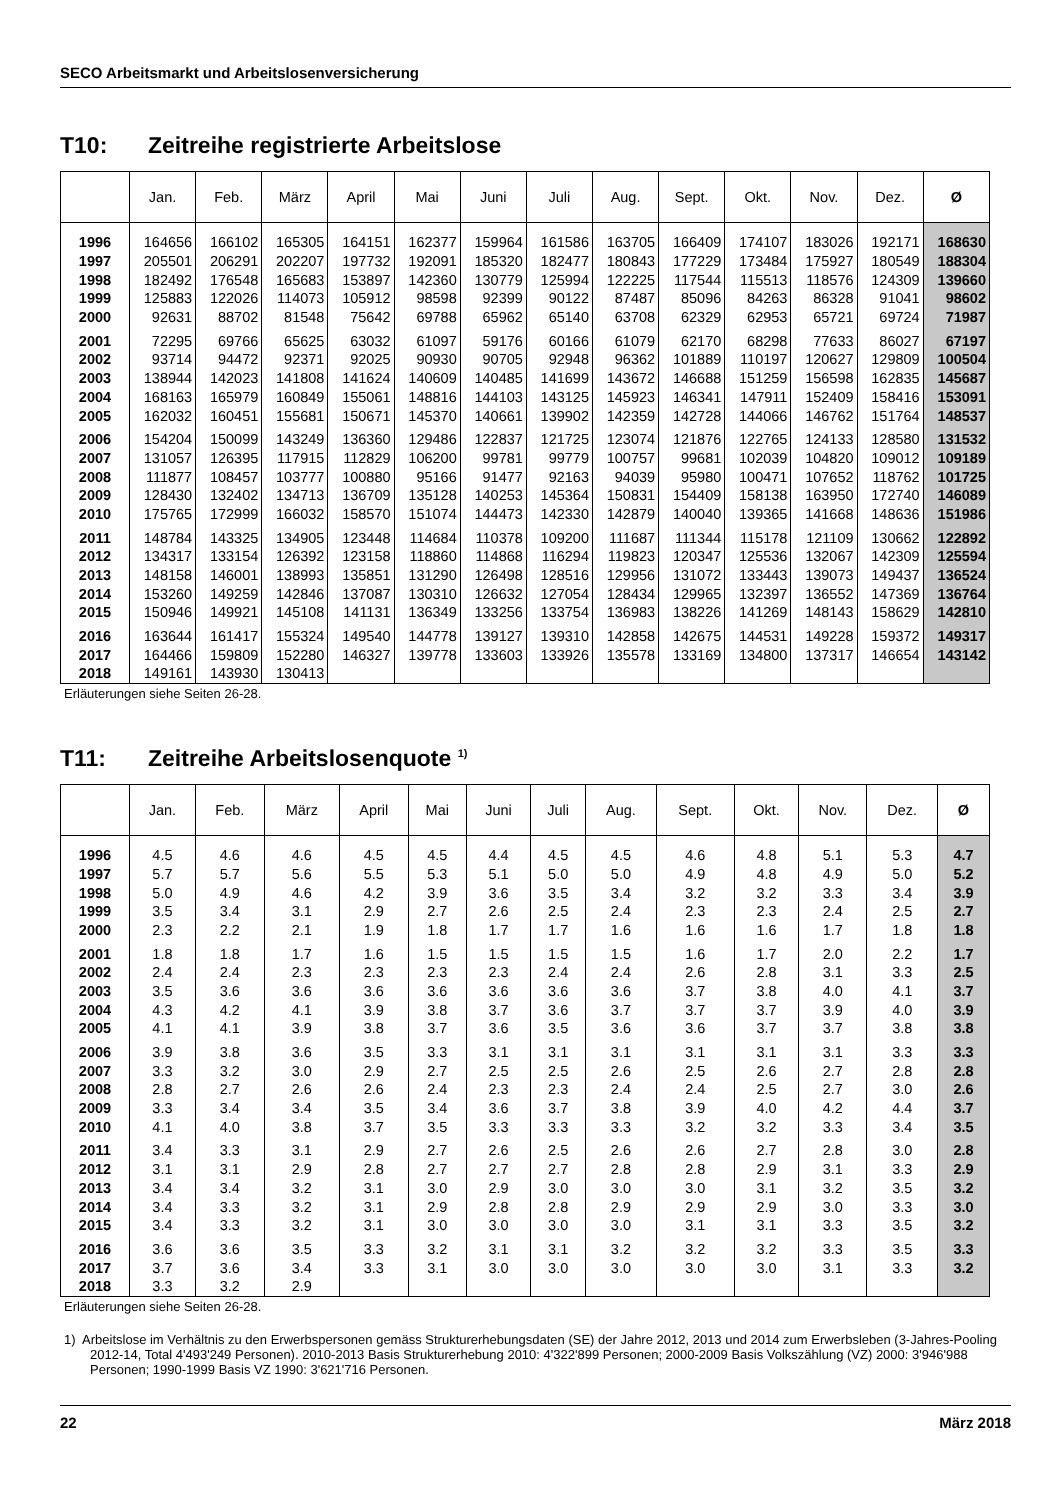SECO Arbeitsmarkt und Arbeitslosenversicherung
T10: Zeitreihe registrierte Arbeitslose
| | Jan. | Feb. | März | April | Mai | Juni | Juli | Aug. | Sept. | Okt. | Nov. | Dez. | Ø |
| --- | --- | --- | --- | --- | --- | --- | --- | --- | --- | --- | --- | --- | --- |
| 1996 | 164656 | 166102 | 165305 | 164151 | 162377 | 159964 | 161586 | 163705 | 166409 | 174107 | 183026 | 192171 | 168630 |
| 1997 | 205501 | 206291 | 202207 | 197732 | 192091 | 185320 | 182477 | 180843 | 177229 | 173484 | 175927 | 180549 | 188304 |
| 1998 | 182492 | 176548 | 165683 | 153897 | 142360 | 130779 | 125994 | 122225 | 117544 | 115513 | 118576 | 124309 | 139660 |
| 1999 | 125883 | 122026 | 114073 | 105912 | 98598 | 92399 | 90122 | 87487 | 85096 | 84263 | 86328 | 91041 | 98602 |
| 2000 | 92631 | 88702 | 81548 | 75642 | 69788 | 65962 | 65140 | 63708 | 62329 | 62953 | 65721 | 69724 | 71987 |
| 2001 | 72295 | 69766 | 65625 | 63032 | 61097 | 59176 | 60166 | 61079 | 62170 | 68298 | 77633 | 86027 | 67197 |
| 2002 | 93714 | 94472 | 92371 | 92025 | 90930 | 90705 | 92948 | 96362 | 101889 | 110197 | 120627 | 129809 | 100504 |
| 2003 | 138944 | 142023 | 141808 | 141624 | 140609 | 140485 | 141699 | 143672 | 146688 | 151259 | 156598 | 162835 | 145687 |
| 2004 | 168163 | 165979 | 160849 | 155061 | 148816 | 144103 | 143125 | 145923 | 146341 | 147911 | 152409 | 158416 | 153091 |
| 2005 | 162032 | 160451 | 155681 | 150671 | 145370 | 140661 | 139902 | 142359 | 142728 | 144066 | 146762 | 151764 | 148537 |
| 2006 | 154204 | 150099 | 143249 | 136360 | 129486 | 122837 | 121725 | 123074 | 121876 | 122765 | 124133 | 128580 | 131532 |
| 2007 | 131057 | 126395 | 117915 | 112829 | 106200 | 99781 | 99779 | 100757 | 99681 | 102039 | 104820 | 109012 | 109189 |
| 2008 | 111877 | 108457 | 103777 | 100880 | 95166 | 91477 | 92163 | 94039 | 95980 | 100471 | 107652 | 118762 | 101725 |
| 2009 | 128430 | 132402 | 134713 | 136709 | 135128 | 140253 | 145364 | 150831 | 154409 | 158138 | 163950 | 172740 | 146089 |
| 2010 | 175765 | 172999 | 166032 | 158570 | 151074 | 144473 | 142330 | 142879 | 140040 | 139365 | 141668 | 148636 | 151986 |
| 2011 | 148784 | 143325 | 134905 | 123448 | 114684 | 110378 | 109200 | 111687 | 111344 | 115178 | 121109 | 130662 | 122892 |
| 2012 | 134317 | 133154 | 126392 | 123158 | 118860 | 114868 | 116294 | 119823 | 120347 | 125536 | 132067 | 142309 | 125594 |
| 2013 | 148158 | 146001 | 138993 | 135851 | 131290 | 126498 | 128516 | 129956 | 131072 | 133443 | 139073 | 149437 | 136524 |
| 2014 | 153260 | 149259 | 142846 | 137087 | 130310 | 126632 | 127054 | 128434 | 129965 | 132397 | 136552 | 147369 | 136764 |
| 2015 | 150946 | 149921 | 145108 | 141131 | 136349 | 133256 | 133754 | 136983 | 138226 | 141269 | 148143 | 158629 | 142810 |
| 2016 | 163644 | 161417 | 155324 | 149540 | 144778 | 139127 | 139310 | 142858 | 142675 | 144531 | 149228 | 159372 | 149317 |
| 2017 | 164466 | 159809 | 152280 | 146327 | 139778 | 133603 | 133926 | 135578 | 133169 | 134800 | 137317 | 146654 | 143142 |
| 2018 | 149161 | 143930 | 130413 | | | | | | | | | | |
Erläuterungen siehe Seiten 26-28.
T11: Zeitreihe Arbeitslosenquote <sup>1)</sup>
| | Jan. | Feb. | März | April | Mai | Juni | Juli | Aug. | Sept. | Okt. | Nov. | Dez. | Ø |
| --- | --- | --- | --- | --- | --- | --- | --- | --- | --- | --- | --- | --- | --- |
| 1996 | 4.5 | 4.6 | 4.6 | 4.5 | 4.5 | 4.4 | 4.5 | 4.5 | 4.6 | 4.8 | 5.1 | 5.3 | 4.7 |
| 1997 | 5.7 | 5.7 | 5.6 | 5.5 | 5.3 | 5.1 | 5.0 | 5.0 | 4.9 | 4.8 | 4.9 | 5.0 | 5.2 |
| 1998 | 5.0 | 4.9 | 4.6 | 4.2 | 3.9 | 3.6 | 3.5 | 3.4 | 3.2 | 3.2 | 3.3 | 3.4 | 3.9 |
| 1999 | 3.5 | 3.4 | 3.1 | 2.9 | 2.7 | 2.6 | 2.5 | 2.4 | 2.3 | 2.3 | 2.4 | 2.5 | 2.7 |
| 2000 | 2.3 | 2.2 | 2.1 | 1.9 | 1.8 | 1.7 | 1.7 | 1.6 | 1.6 | 1.6 | 1.7 | 1.8 | 1.8 |
| 2001 | 1.8 | 1.8 | 1.7 | 1.6 | 1.5 | 1.5 | 1.5 | 1.5 | 1.6 | 1.7 | 2.0 | 2.2 | 1.7 |
| 2002 | 2.4 | 2.4 | 2.3 | 2.3 | 2.3 | 2.3 | 2.4 | 2.4 | 2.6 | 2.8 | 3.1 | 3.3 | 2.5 |
| 2003 | 3.5 | 3.6 | 3.6 | 3.6 | 3.6 | 3.6 | 3.6 | 3.6 | 3.7 | 3.8 | 4.0 | 4.1 | 3.7 |
| 2004 | 4.3 | 4.2 | 4.1 | 3.9 | 3.8 | 3.7 | 3.6 | 3.7 | 3.7 | 3.7 | 3.9 | 4.0 | 3.9 |
| 2005 | 4.1 | 4.1 | 3.9 | 3.8 | 3.7 | 3.6 | 3.5 | 3.6 | 3.6 | 3.7 | 3.7 | 3.8 | 3.8 |
| 2006 | 3.9 | 3.8 | 3.6 | 3.5 | 3.3 | 3.1 | 3.1 | 3.1 | 3.1 | 3.1 | 3.1 | 3.3 | 3.3 |
| 2007 | 3.3 | 3.2 | 3.0 | 2.9 | 2.7 | 2.5 | 2.5 | 2.6 | 2.5 | 2.6 | 2.7 | 2.8 | 2.8 |
| 2008 | 2.8 | 2.7 | 2.6 | 2.6 | 2.4 | 2.3 | 2.3 | 2.4 | 2.4 | 2.5 | 2.7 | 3.0 | 2.6 |
| 2009 | 3.3 | 3.4 | 3.4 | 3.5 | 3.4 | 3.6 | 3.7 | 3.8 | 3.9 | 4.0 | 4.2 | 4.4 | 3.7 |
| 2010 | 4.1 | 4.0 | 3.8 | 3.7 | 3.5 | 3.3 | 3.3 | 3.3 | 3.2 | 3.2 | 3.3 | 3.4 | 3.5 |
| 2011 | 3.4 | 3.3 | 3.1 | 2.9 | 2.7 | 2.6 | 2.5 | 2.6 | 2.6 | 2.7 | 2.8 | 3.0 | 2.8 |
| 2012 | 3.1 | 3.1 | 2.9 | 2.8 | 2.7 | 2.7 | 2.7 | 2.8 | 2.8 | 2.9 | 3.1 | 3.3 | 2.9 |
| 2013 | 3.4 | 3.4 | 3.2 | 3.1 | 3.0 | 2.9 | 3.0 | 3.0 | 3.0 | 3.1 | 3.2 | 3.5 | 3.2 |
| 2014 | 3.4 | 3.3 | 3.2 | 3.1 | 2.9 | 2.8 | 2.8 | 2.9 | 2.9 | 2.9 | 3.0 | 3.3 | 3.0 |
| 2015 | 3.4 | 3.3 | 3.2 | 3.1 | 3.0 | 3.0 | 3.0 | 3.0 | 3.1 | 3.1 | 3.3 | 3.5 | 3.2 |
| 2016 | 3.6 | 3.6 | 3.5 | 3.3 | 3.2 | 3.1 | 3.1 | 3.2 | 3.2 | 3.2 | 3.3 | 3.5 | 3.3 |
| 2017 | 3.7 | 3.6 | 3.4 | 3.3 | 3.1 | 3.0 | 3.0 | 3.0 | 3.0 | 3.0 | 3.1 | 3.3 | 3.2 |
| 2018 | 3.3 | 3.2 | 2.9 | | | | | | | | | | |
Erläuterungen siehe Seiten 26-28.
1) Arbeitslose im Verhältnis zu den Erwerbspersonen gemäss Strukturerhebungsdaten (SE) der Jahre 2012, 2013 und 2014 zum Erwerbsleben (3-Jahres-Pooling 2012-14, Total 4'493'249 Personen). 2010-2013 Basis Strukturerhebung 2010: 4'322'899 Personen; 2000-2009 Basis Volkszählung (VZ) 2000: 3'946'988 Personen; 1990-1999 Basis VZ 1990: 3'621'716 Personen.
22 März 2018